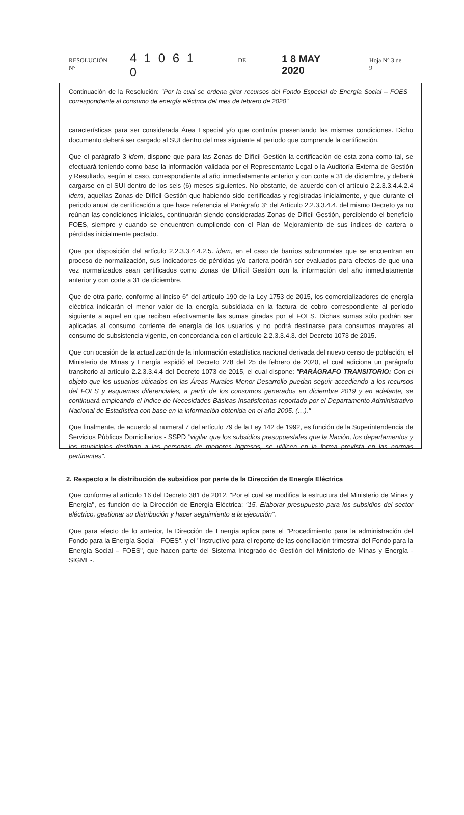RESOLUCIÓN N° 4 1 0 6 1 0 DE 1 8 MAY 2020 Hoja N° 3 de 9
Continuación de la Resolución: "Por la cual se ordena girar recursos del Fondo Especial de Energía Social – FOES correspondiente al consumo de energía eléctrica del mes de febrero de 2020"
características para ser considerada Área Especial y/o que continúa presentando las mismas condiciones. Dicho documento deberá ser cargado al SUI dentro del mes siguiente al periodo que comprende la certificación.
Que el parágrafo 3 idem, dispone que para las Zonas de Difícil Gestión la certificación de esta zona como tal, se efectuará teniendo como base la información validada por el Representante Legal o la Auditoría Externa de Gestión y Resultado, según el caso, correspondiente al año inmediatamente anterior y con corte a 31 de diciembre, y deberá cargarse en el SUI dentro de los seis (6) meses siguientes. No obstante, de acuerdo con el artículo 2.2.3.3.4.4.2.4 idem, aquellas Zonas de Difícil Gestión que habiendo sido certificadas y registradas inicialmente, y que durante el periodo anual de certificación a que hace referencia el Parágrafo 3° del Artículo 2.2.3.3.4.4. del mismo Decreto ya no reúnan las condiciones iniciales, continuarán siendo consideradas Zonas de Difícil Gestión, percibiendo el beneficio FOES, siempre y cuando se encuentren cumpliendo con el Plan de Mejoramiento de sus índices de cartera o pérdidas inicialmente pactado.
Que por disposición del artículo 2.2.3.3.4.4.2.5. idem, en el caso de barrios subnormales que se encuentran en proceso de normalización, sus indicadores de pérdidas y/o cartera podrán ser evaluados para efectos de que una vez normalizados sean certificados como Zonas de Difícil Gestión con la información del año inmediatamente anterior y con corte a 31 de diciembre.
Que de otra parte, conforme al inciso 6° del artículo 190 de la Ley 1753 de 2015, los comercializadores de energía eléctrica indicarán el menor valor de la energía subsidiada en la factura de cobro correspondiente al período siguiente a aquel en que reciban efectivamente las sumas giradas por el FOES. Dichas sumas sólo podrán ser aplicadas al consumo corriente de energía de los usuarios y no podrá destinarse para consumos mayores al consumo de subsistencia vigente, en concordancia con el artículo 2.2.3.3.4.3. del Decreto 1073 de 2015.
Que con ocasión de la actualización de la información estadística nacional derivada del nuevo censo de población, el Ministerio de Minas y Energía expidió el Decreto 278 del 25 de febrero de 2020, el cual adiciona un parágrafo transitorio al artículo 2.2.3.3.4.4 del Decreto 1073 de 2015, el cual dispone: "PARÀGRAFO TRANSITORIO: Con el objeto que los usuarios ubicados en las Áreas Rurales Menor Desarrollo puedan seguir accediendo a los recursos del FOES y esquemas diferenciales, a partir de los consumos generados en diciembre 2019 y en adelante, se continuará empleando el índice de Necesidades Básicas Insatisfechas reportado por el Departamento Administrativo Nacional de Estadística con base en la información obtenida en el año 2005. (…)."
Que finalmente, de acuerdo al numeral 7 del artículo 79 de la Ley 142 de 1992, es función de la Superintendencia de Servicios Públicos Domiciliarios - SSPD "vigilar que los subsidios presupuestales que la Nación, los departamentos y los municipios destinan a las personas de menores ingresos, se utilicen en la forma prevista en las normas pertinentes".
2. Respecto a la distribución de subsidios por parte de la Dirección de Energía Eléctrica
Que conforme al artículo 16 del Decreto 381 de 2012, "Por el cual se modifica la estructura del Ministerio de Minas y Energía", es función de la Dirección de Energía Eléctrica: "15. Elaborar presupuesto para los subsidios del sector eléctrico, gestionar su distribución y hacer seguimiento a la ejecución".
Que para efecto de lo anterior, la Dirección de Energía aplica para el "Procedimiento para la administración del Fondo para la Energía Social - FOES", y el "Instructivo para el reporte de las conciliación trimestral del Fondo para la Energía Social – FOES", que hacen parte del Sistema Integrado de Gestión del Ministerio de Minas y Energía -SIGME-.